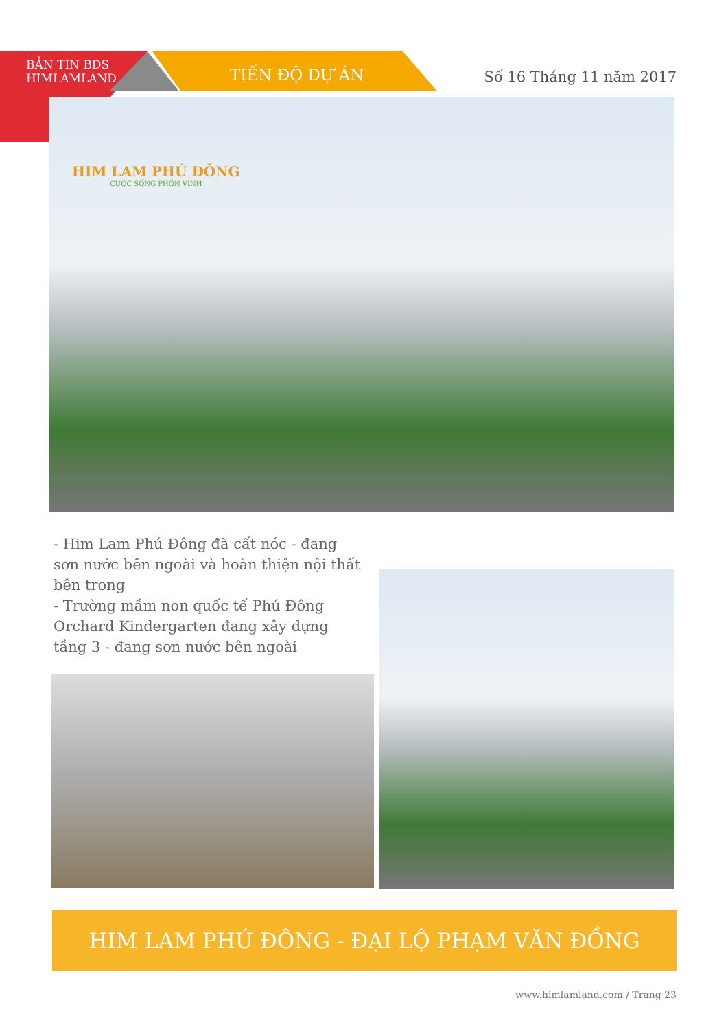BẢN TIN BĐS
HIMLAMLAND
TIẾN ĐỘ DỰ ÁN Số 16 Tháng 11 năm 2017
HIM LAM PHÚ ĐÔNG
CUỘC SỐNG PHỒN VINH
- Him Lam Phú Đông đã cất nóc - đang sơn nước bên ngoài và hoàn thiện nội thất bên trong
- Trường mầm non quốc tế Phú Đông Orchard Kindergarten đang xây dựng tầng 3 - đang sơn nước bên ngoài
HIM LAM PHÚ ĐÔNG - ĐẠI LỘ PHẠM VĂN ĐỒNG
www.himlamland.com / Trang 23